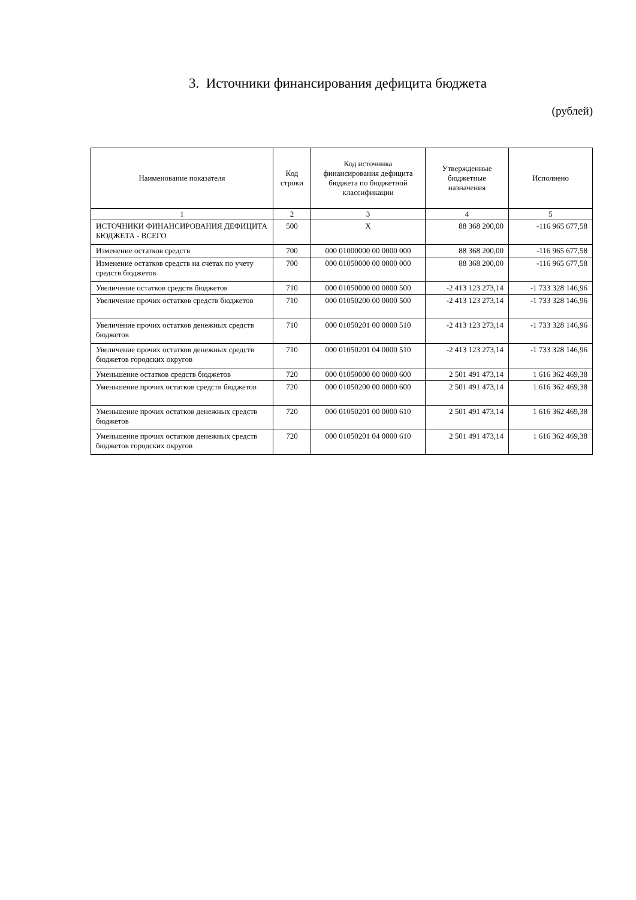3. Источники финансирования дефицита бюджета
(рублей)
| Наименование показателя | Код строки | Код источника финансирования дефицита бюджета по бюджетной классификации | Утвержденные бюджетные назначения | Исполнено |
| --- | --- | --- | --- | --- |
| 1 | 2 | 3 | 4 | 5 |
| ИСТОЧНИКИ ФИНАНСИРОВАНИЯ ДЕФИЦИТА БЮДЖЕТА - ВСЕГО | 500 | X | 88 368 200,00 | -116 965 677,58 |
| Изменение остатков средств | 700 | 000 01000000 00 0000 000 | 88 368 200,00 | -116 965 677,58 |
| Изменение остатков средств на счетах по учету средств бюджетов | 700 | 000 01050000 00 0000 000 | 88 368 200,00 | -116 965 677,58 |
| Увеличение остатков средств бюджетов | 710 | 000 01050000 00 0000 500 | -2 413 123 273,14 | -1 733 328 146,96 |
| Увеличение прочих остатков средств бюджетов | 710 | 000 01050200 00 0000 500 | -2 413 123 273,14 | -1 733 328 146,96 |
| Увеличение прочих остатков денежных средств бюджетов | 710 | 000 01050201 00 0000 510 | -2 413 123 273,14 | -1 733 328 146,96 |
| Увеличение прочих остатков денежных средств бюджетов городских округов | 710 | 000 01050201 04 0000 510 | -2 413 123 273,14 | -1 733 328 146,96 |
| Уменьшение остатков средств бюджетов | 720 | 000 01050000 00 0000 600 | 2 501 491 473,14 | 1 616 362 469,38 |
| Уменьшение прочих остатков средств бюджетов | 720 | 000 01050200 00 0000 600 | 2 501 491 473,14 | 1 616 362 469,38 |
| Уменьшение прочих остатков денежных средств бюджетов | 720 | 000 01050201 00 0000 610 | 2 501 491 473,14 | 1 616 362 469,38 |
| Уменьшение прочих остатков денежных средств бюджетов городских округов | 720 | 000 01050201 04 0000 610 | 2 501 491 473,14 | 1 616 362 469,38 |